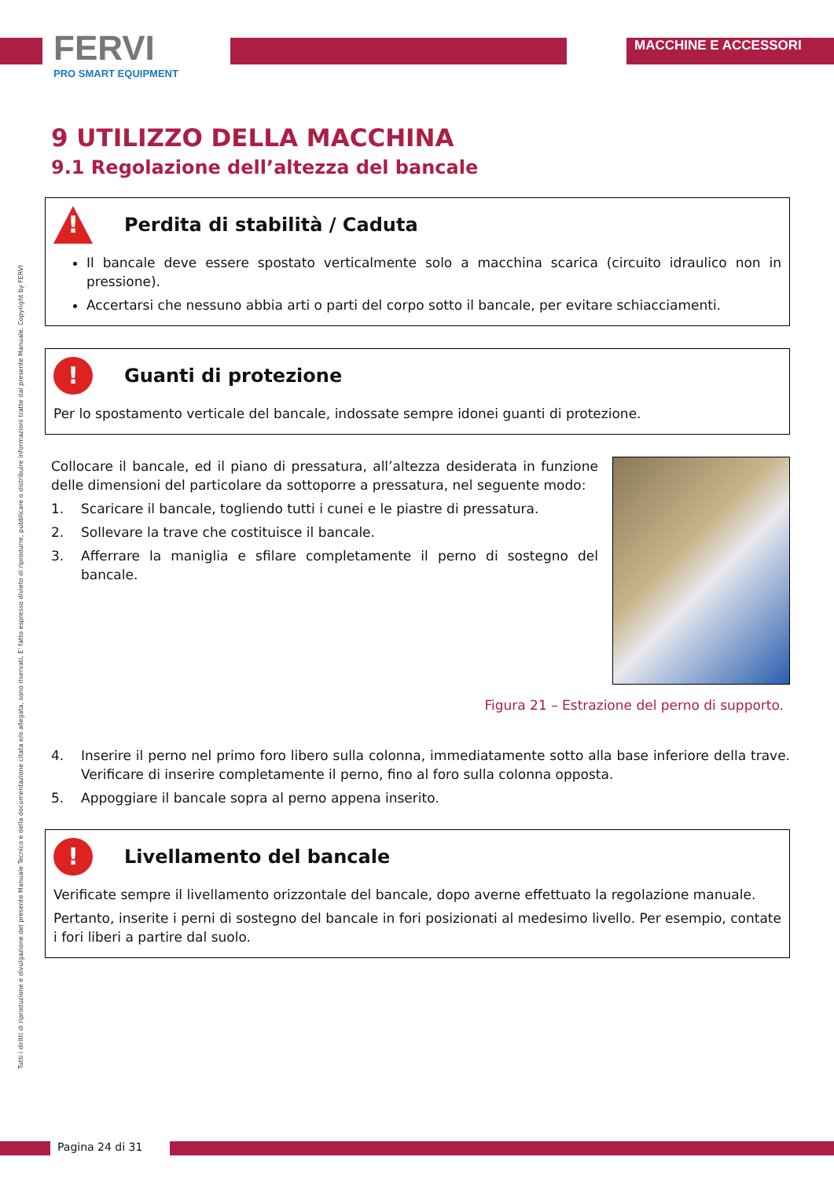FERVI
PRO SMART EQUIPMENT
MACCHINE E ACCESSORI
Tutti i diritti di riproduzione e divulgazione del presente Manuale Tecnico e della documentazione citata e/o allegata, sono riservati. E' fatto espresso divieto di riprodurre, pubblicare o distribuire informazioni tratte dal presente Manuale. Copyright by FERVI
9 UTILIZZO DELLA MACCHINA
9.1 Regolazione dell’altezza del bancale
!
Perdita di stabilità / Caduta
Il bancale deve essere spostato verticalmente solo a macchina scarica (circuito idraulico non in pressione).
Accertarsi che nessuno abbia arti o parti del corpo sotto il bancale, per evitare schiacciamenti.
!
Guanti di protezione
Per lo spostamento verticale del bancale, indossate sempre idonei guanti di protezione.
Collocare il bancale, ed il piano di pressatura, all’altezza desiderata in funzione delle dimensioni del particolare da sottoporre a pressatura, nel seguente modo:
1. Scaricare il bancale, togliendo tutti i cunei e le piastre di pressatura.
2. Sollevare la trave che costituisce il bancale.
3. Afferrare la maniglia e sfilare completamente il perno di sostegno del bancale.
Figura 21 – Estrazione del perno di supporto.
4. Inserire il perno nel primo foro libero sulla colonna, immediatamente sotto alla base inferiore della trave. Verificare di inserire completamente il perno, fino al foro sulla colonna opposta.
5. Appoggiare il bancale sopra al perno appena inserito.
!
Livellamento del bancale
Verificate sempre il livellamento orizzontale del bancale, dopo averne effettuato la regolazione manuale.
Pertanto, inserite i perni di sostegno del bancale in fori posizionati al medesimo livello. Per esempio, contate i fori liberi a partire dal suolo.
Pagina 24 di 31